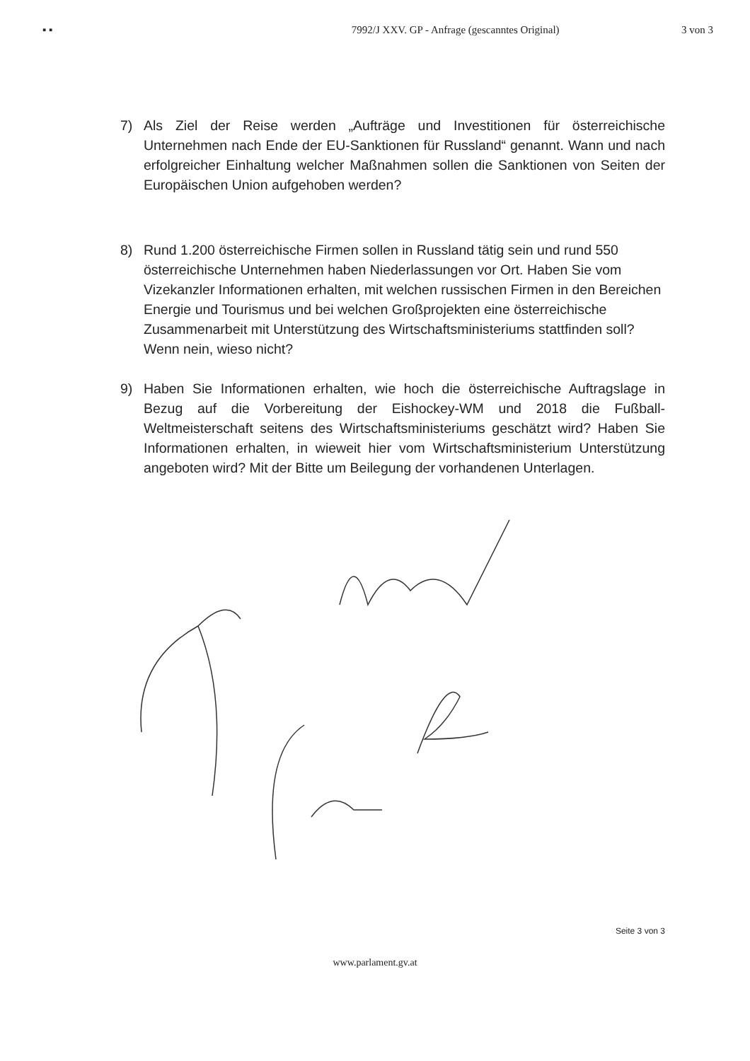▪ ▪ 7992/J XXV. GP - Anfrage (gescanntes Original) 3 von 3
7) Als Ziel der Reise werden „Aufträge und Investitionen für österreichische Unternehmen nach Ende der EU-Sanktionen für Russland“ genannt. Wann und nach erfolgreicher Einhaltung welcher Maßnahmen sollen die Sanktionen von Seiten der Europäischen Union aufgehoben werden?
8) Rund 1.200 österreichische Firmen sollen in Russland tätig sein und rund 550 österreichische Unternehmen haben Niederlassungen vor Ort. Haben Sie vom Vizekanzler Informationen erhalten, mit welchen russischen Firmen in den Bereichen Energie und Tourismus und bei welchen Großprojekten eine österreichische Zusammenarbeit mit Unterstützung des Wirtschaftsministeriums stattfinden soll? Wenn nein, wieso nicht?
9) Haben Sie Informationen erhalten, wie hoch die österreichische Auftragslage in Bezug auf die Vorbereitung der Eishockey-WM und 2018 die Fußball-Weltmeisterschaft seitens des Wirtschaftsministeriums geschätzt wird? Haben Sie Informationen erhalten, in wieweit hier vom Wirtschaftsministerium Unterstützung angeboten wird? Mit der Bitte um Beilegung der vorhandenen Unterlagen.
Seite 3 von 3
www.parlament.gv.at